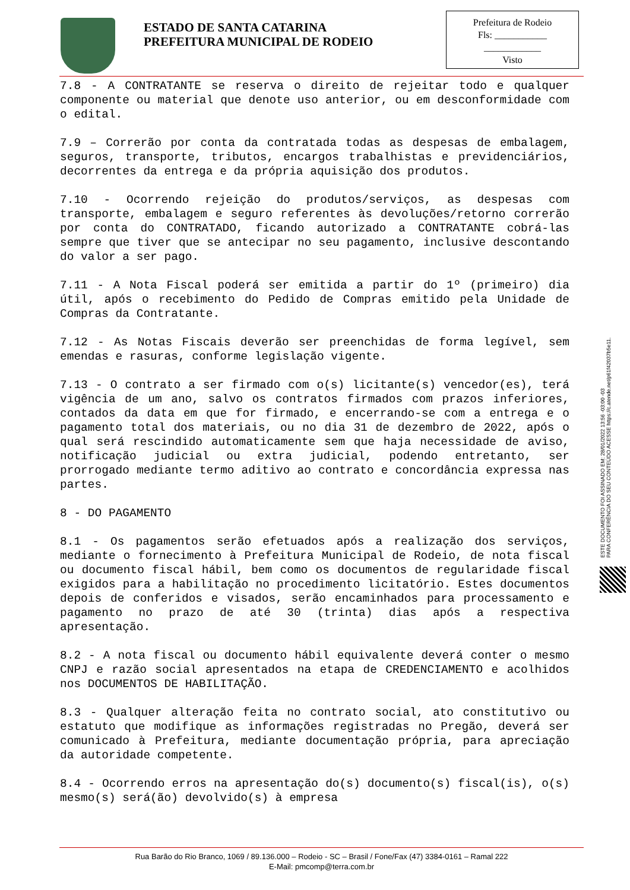ESTADO DE SANTA CATARINA
PREFEITURA MUNICIPAL DE RODEIO
Prefeitura de Rodeio
Fls: ___________
____________
Visto
7.8 - A CONTRATANTE se reserva o direito de rejeitar todo e qualquer componente ou material que denote uso anterior, ou em desconformidade com o edital.
7.9 – Correrão por conta da contratada todas as despesas de embalagem, seguros, transporte, tributos, encargos trabalhistas e previdenciários, decorrentes da entrega e da própria aquisição dos produtos.
7.10 - Ocorrendo rejeição do produtos/serviços, as despesas com transporte, embalagem e seguro referentes às devoluções/retorno correrão por conta do CONTRATADO, ficando autorizado a CONTRATANTE cobrá-las sempre que tiver que se antecipar no seu pagamento, inclusive descontando do valor a ser pago.
7.11 - A Nota Fiscal poderá ser emitida a partir do 1º (primeiro) dia útil, após o recebimento do Pedido de Compras emitido pela Unidade de Compras da Contratante.
7.12 - As Notas Fiscais deverão ser preenchidas de forma legível, sem emendas e rasuras, conforme legislação vigente.
7.13 - O contrato a ser firmado com o(s) licitante(s) vencedor(es), terá vigência de um ano, salvo os contratos firmados com prazos inferiores, contados da data em que for firmado, e encerrando-se com a entrega e o pagamento total dos materiais, ou no dia 31 de dezembro de 2022, após o qual será rescindido automaticamente sem que haja necessidade de aviso, notificação judicial ou extra judicial, podendo entretanto, ser prorrogado mediante termo aditivo ao contrato e concordância expressa nas partes.
8 - DO PAGAMENTO
8.1 - Os pagamentos serão efetuados após a realização dos serviços, mediante o fornecimento à Prefeitura Municipal de Rodeio, de nota fiscal ou documento fiscal hábil, bem como os documentos de regularidade fiscal exigidos para a habilitação no procedimento licitatório. Estes documentos depois de conferidos e visados, serão encaminhados para processamento e pagamento no prazo de até 30 (trinta) dias após a respectiva apresentação.
8.2 - A nota fiscal ou documento hábil equivalente deverá conter o mesmo CNPJ e razão social apresentados na etapa de CREDENCIAMENTO e acolhidos nos DOCUMENTOS DE HABILITAÇÃO.
8.3 - Qualquer alteração feita no contrato social, ato constitutivo ou estatuto que modifique as informações registradas no Pregão, deverá ser comunicado à Prefeitura, mediante documentação própria, para apreciação da autoridade competente.
8.4 - Ocorrendo erros na apresentação do(s) documento(s) fiscal(is), o(s) mesmo(s) será(ão) devolvido(s) à empresa
ESTE DOCUMENTO FOI ASSINADO EM: 28/01/2022 13:56 -03:00 -03
PARA CONFERÊNCIA DO SEU CONTEÚDO ACESSE https://c.atende.net/p61f42037b5e11.
Rua Barão do Rio Branco, 1069 / 89.136.000 – Rodeio - SC – Brasil / Fone/Fax (47) 3384-0161 – Ramal 222
E-Mail: pmcomp@terra.com.br